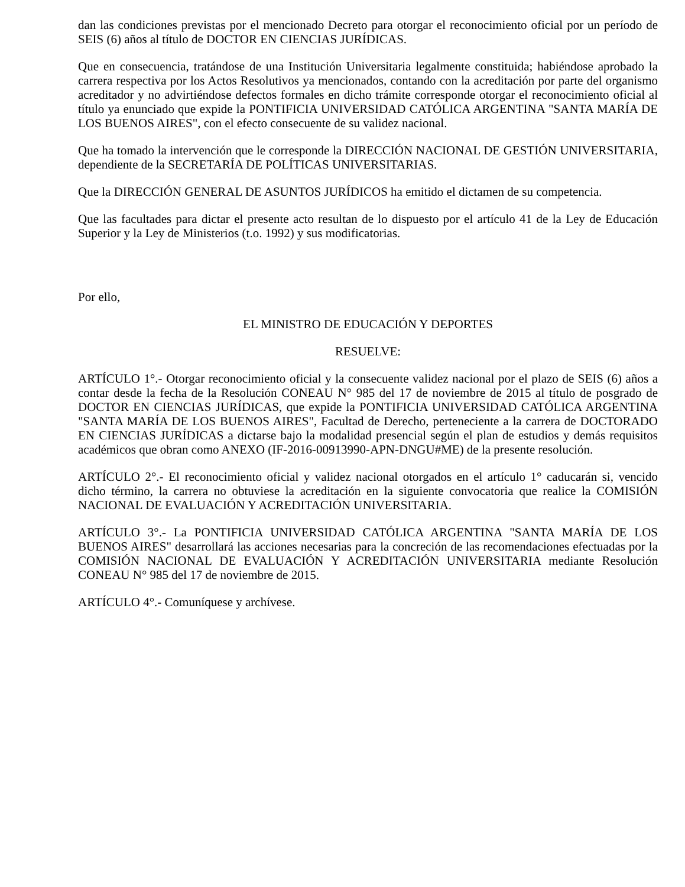dan las condiciones previstas por el mencionado Decreto para otorgar el reconocimiento oficial por un período de SEIS (6) años al título de DOCTOR EN CIENCIAS JURÍDICAS.
Que en consecuencia, tratándose de una Institución Universitaria legalmente constituida; habiéndose aprobado la carrera respectiva por los Actos Resolutivos ya mencionados, contando con la acreditación por parte del organismo acreditador y no advirtiéndose defectos formales en dicho trámite corresponde otorgar el reconocimiento oficial al título ya enunciado que expide la PONTIFICIA UNIVERSIDAD CATÓLICA ARGENTINA "SANTA MARÍA DE LOS BUENOS AIRES", con el efecto consecuente de su validez nacional.
Que ha tomado la intervención que le corresponde la DIRECCIÓN NACIONAL DE GESTIÓN UNIVERSITARIA, dependiente de la SECRETARÍA DE POLÍTICAS UNIVERSITARIAS.
Que la DIRECCIÓN GENERAL DE ASUNTOS JURÍDICOS ha emitido el dictamen de su competencia.
Que las facultades para dictar el presente acto resultan de lo dispuesto por el artículo 41 de la Ley de Educación Superior y la Ley de Ministerios (t.o. 1992) y sus modificatorias.
Por ello,
EL MINISTRO DE EDUCACIÓN Y DEPORTES
RESUELVE:
ARTÍCULO 1°.- Otorgar reconocimiento oficial y la consecuente validez nacional por el plazo de SEIS (6) años a contar desde la fecha de la Resolución CONEAU N° 985 del 17 de noviembre de 2015 al título de posgrado de DOCTOR EN CIENCIAS JURÍDICAS, que expide la PONTIFICIA UNIVERSIDAD CATÓLICA ARGENTINA "SANTA MARÍA DE LOS BUENOS AIRES", Facultad de Derecho, perteneciente a la carrera de DOCTORADO EN CIENCIAS JURÍDICAS a dictarse bajo la modalidad presencial según el plan de estudios y demás requisitos académicos que obran como ANEXO (IF-2016-00913990-APN-DNGU#ME) de la presente resolución.
ARTÍCULO 2°.- El reconocimiento oficial y validez nacional otorgados en el artículo 1° caducarán si, vencido dicho término, la carrera no obtuviese la acreditación en la siguiente convocatoria que realice la COMISIÓN NACIONAL DE EVALUACIÓN Y ACREDITACIÓN UNIVERSITARIA.
ARTÍCULO 3°.- La PONTIFICIA UNIVERSIDAD CATÓLICA ARGENTINA "SANTA MARÍA DE LOS BUENOS AIRES" desarrollará las acciones necesarias para la concreción de las recomendaciones efectuadas por la COMISIÓN NACIONAL DE EVALUACIÓN Y ACREDITACIÓN UNIVERSITARIA mediante Resolución CONEAU N° 985 del 17 de noviembre de 2015.
ARTÍCULO 4°.- Comuníquese y archívese.